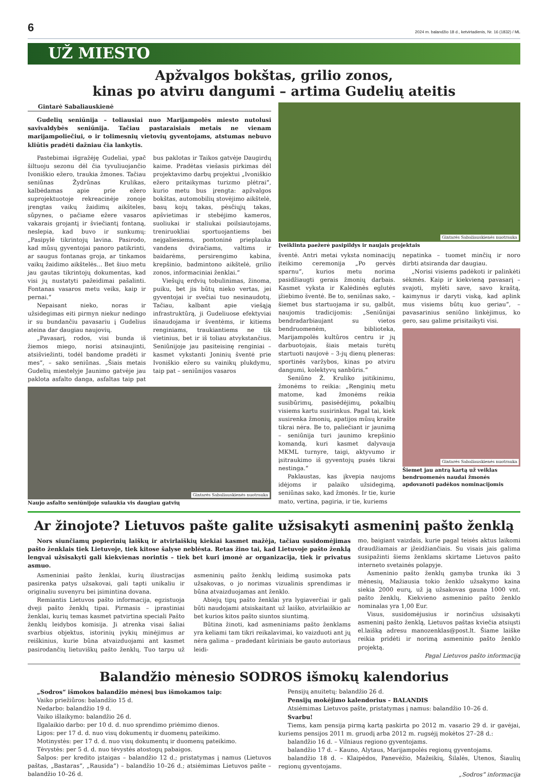6
2024 m. balandžio 18 d., ketvirtadienis, Nr. 16 (1832) / ML
UŽ MIESTO
Apžvalgos bokštas, grilio zonos,
kinas po atviru dangumi – artima Gudelių ateitis
Gintarė Sabaliauskienė
Gudelių seniūnija – toliausiai nuo Marijampolės miesto nutolusi savivaldybės seniūnija. Tačiau pastaraisiais metais ne vienam marijampoliečiui, o ir tolimesnių vietovių gyventojams, atstumas nebuvo kliūtis pradėti dažniau čia lankytis.
Pastebimai išgražėję Gudeliai, ypač šiltuoju sezonu dėl čia tyvuliuojančio Ivoniškio ežero, traukia žmones. Tačiau seniūnas Žydrūnas Krulikas, kalbėdamas apie prie ežero suprojektuotoje rekreacinėje zonoje įrengtas vaikų žaidimų aikšteles, sūpynes, o pačiame ežere vasaros vakarais grojantį ir šviečiantį fontaną, neslepia, kad buvo ir sunkumų: „Pasipylė tikrintojų lavina. Pasirodo, kad mūsų gyventojai panoro patikrinti, ar saugus fontanas groja, ar tinkamos vaikų žaidimo aikštelės... Bet šiuo metu jau gautas tikrintojų dokumentas, kad visi jų nustatyti pažeidimai pašalinti. Fontanas vasaros metu veiks, kaip ir pernai.“
Nepaisant nieko, noras ir užsidegimas eiti pirmyn niekur nedingo ir su bundančiu pavasariu į Gudelius ateina dar daugiau naujovių.
„Pavasarį, rodos, visi bunda iš žiemos miego, norisi atsinaujinti, atsišviežinti, todėl bandome pradėti ir mes“, – sako seniūnas. „Šiais metais Gudelių miestelyje Jaunimo gatvėje jau paklota asfalto danga, asfaltas taip pat bus paklotas ir Taikos gatvėje Daugirdų kaime. Pradėtas viešasis pirkimas dėl projektavimo darbų projektui „Ivoniškio ežero pritaikymas turizmo plėtrai“, kurio metu bus įrengta: apžvalgos bokštas, automobilių stovėjimo aikštelė, basų kojų takas, pėsčiųjų takas, apšvietimas ir stebėjimo kameros, suoliukai ir staliukai poilsiautojams, treniruokliai sportuojantiems bei neįgaliesiems, pontoninė prieplauka vandens dviračiams, valtims ir baidarėms, persirengimo kabina, krepšinio, badmintono aikštelė, grilio zonos, informaciniai ženklai.“
Viešųjų erdvių tobulinimas, žinoma, puiku, bet jis būtų nieko vertas, jei gyventojai ir svečiai tuo nesinaudotų. Tačiau, kalbant apie viešąją infrastruktūrą, ji Gudeliuose efektyviai išnaudojama ir šventėms, ir kitiems renginiams, traukiantiems ne tik vietinius, bet ir iš toliau atvykstančius. Seniūnijoje jau pasiteisinę renginiai – kasmet vykstanti Joninių šventė prie Ivoniškio ežero su vainikų plukdymu, taip pat – seniūnijos vasaros
Gintarės Sabaliauskienės nuotrauka
Naujo asfalto seniūnijoje sulaukia vis daugiau gatvių
Gintarės Sabaliauskienės nuotrauka
Įveiklinta paežerė pasipildys ir naujais projektais
šventė. Antri metai vyksta nominacijų įteikimo ceremonija „Po gervės sparnu“, kurios metu norima pasidžiaugti gerais žmonių darbais. Kasmet vyksta ir Kalėdinės eglutės įžiebimo šventė. Be to, seniūnas sako, – šiemet bus startuojama ir su, galbūt, naujomis tradicijomis: „Seniūnijai bendradarbiaujant su vietos bendruomenėm, biblioteka, Marijampolės kultūros centru ir jų darbuotojais, šiais metais turėtų startuoti naujovė – 3-jų dienų pleneras: sportinės varžybos, kinas po atviru dangumi, kolektyvų sanbūris.“
Seniūno Ž. Kruliko įsitikinimu, žmonėms to reikia: „Renginių metu matome, kad žmonėms reikia susibūrimų, pasisėdėjimų, pokalbių visiems kartu susirinkus. Pagal tai, kiek susirenka žmonių, apatijos mūsų krašte tikrai nėra. Be to, paliečiant ir jaunimą – seniūnija turi jaunimo krepšinio komandą, kuri kasmet dalyvauja MKML turnyre, taigi, aktyvumo ir įsitraukimo iš gyventojų pusės tikrai nestinga.“
Paklaustas, kas įkvepia naujoms idėjoms ir palaiko užsidegimą, seniūnas sako, kad žmonės. Ir tie, kurie mato, vertina, pagiria, ir tie, kuriems
nepatinka – tuomet minčių ir noro dirbti atsiranda dar daugiau.
„Norisi visiems padėkoti ir palinkėti sėkmės. Kaip ir kiekvieną pavasarį – svajoti, mylėti save, savo kraštą, kaimynus ir daryti viską, kad aplink mus visiems būtų kuo geriau“, – pavasarinius seniūno linkėjimus, ko gero, sau galime prisitaikyti visi.
Gintarės Sabaliauskienės nuotrauka
Šiemet jau antrą kartą už veiklas bendruomenės naudai žmonės apdovanoti padėkos nominacijomis
Ar žinojote? Lietuvos pašte galite užsisakyti asmeninį pašto ženklą
Nors siunčiamų popierinių laiškų ir atvirlaiškių kiekiai kasmet mažėja, tačiau susidomėjimas pašto ženklais tiek Lietuvoje, tiek kitose šalyse neblėsta. Retas žino tai, kad Lietuvoje pašto ženklą lengvai užsisakyti gali kiekvienas norintis – tiek bet kuri įmonė ar organizacija, tiek ir privatus asmuo.
Asmeniniai pašto ženklai, kurių iliustracijas pasirenka patys užsakovai, gali tapti unikaliu ir originaliu suvenyru bei įsimintina dovana.
Remiantis Lietuvos pašto informacija, egzistuoja dveji pašto ženklų tipai. Pirmasis – įprastiniai ženklai, kurių temas kasmet patvirtina speciali Pašto ženklų leidybos komisija. Ji atrenka visai šaliai svarbius objektus, istorinių įvykių minėjimus ar reiškinius, kurie būna atvaizduojami ant kasmet pasirodančių lietuviškų pašto ženklų. Tuo tarpu už asmeninių pašto ženklų leidimą susimoka pats užsakovas, o jo norimas vizualinis sprendimas ir būna atvaizduojamas ant ženklo.
Abiejų tipų pašto ženklai yra lygiaverčiai ir gali būti naudojami atsiskaitant už laiško, atvirlaiškio ar bet kurios kitos pašto siuntos siuntimą.
Būtina žinoti, kad asmeniniams pašto ženklams yra keliami tam tikri reikalavimai, ko vaizduoti ant jų nėra galima – pradedant kūriniais be gauto autoriaus leidi-
mo, baigiant vaizdais, kurie pagal teisės aktus laikomi draudžiamais ar įžeidžiančiais. Su visais jais galima susipažinti šiems ženklams skirtame Lietuvos pašto interneto svetainės polapyje.
Asmeninio pašto ženklų gamyba trunka iki 3 mėnesių. Mažiausia tokio ženklo užsakymo kaina siekia 2000 eurų, už ją užsakovas gauna 1000 vnt. pašto ženklų. Kiekvieno asmeninio pašto ženklo nominalas yra 1,00 Eur.
Visus, susidomėjusius ir norinčius užsisakyti asmeninį pašto ženklą, Lietuvos paštas kviečia atsiųsti el.laišką adresu manozenklas@post.lt. Šiame laiške reikia pridėti ir norimą asmeninio pašto ženklo projektą.
Pagal Lietuvos pašto informaciją
Balandžio mėnesio SODROS išmokų kalendorius
„Sodros“ išmokos balandžio mėnesį bus išmokamos taip:
Vaiko priežiūros: balandžio 15 d.
Nedarbo: balandžio 19 d.
Vaiko išlaikymo: balandžio 26 d.
Ilgalaikio darbo: per 10 d. d. nuo sprendimo priėmimo dienos.
Ligos: per 17 d. d. nuo visų dokumentų ir duomenų pateikimo.
Motinystės: per 17 d. d. nuo visų dokumentų ir duomenų pateikimo.
Tėvystės: per 5 d. d. nuo tėvystės atostogų pabaigos.
Šalpos: per kredito įstaigas – balandžio 12 d.; pristatymas į namus (Lietuvos paštas, „Bastaras“, „Rausida“) – balandžio 10–26 d.; atsiėmimas Lietuvos pašte – balandžio 10–26 d.
Pensijų anuitetų: balandžio 26 d.
Pensijų mokėjimo kalendorius – BALANDIS
Atsiėmimas Lietuvos pašte, pristatymas į namus: balandžio 10–26 d.
Svarbu!
Tiems, kam pensija pirmą kartą paskirta po 2012 m. vasario 29 d. ir gavėjai, kuriems pensijos 2011 m. gruodį arba 2012 m. rugsėjį mokėtos 27–28 d.:
balandžio 16 d. – Vilniaus regiono gyventojams.
balandžio 17 d. – Kauno, Alytaus, Marijampolės regionų gyventojams.
balandžio 18 d. – Klaipėdos, Panevėžio, Mažeikių, Šilalės, Utenos, Šiaulių regionų gyventojams.
„Sodros“ informacija